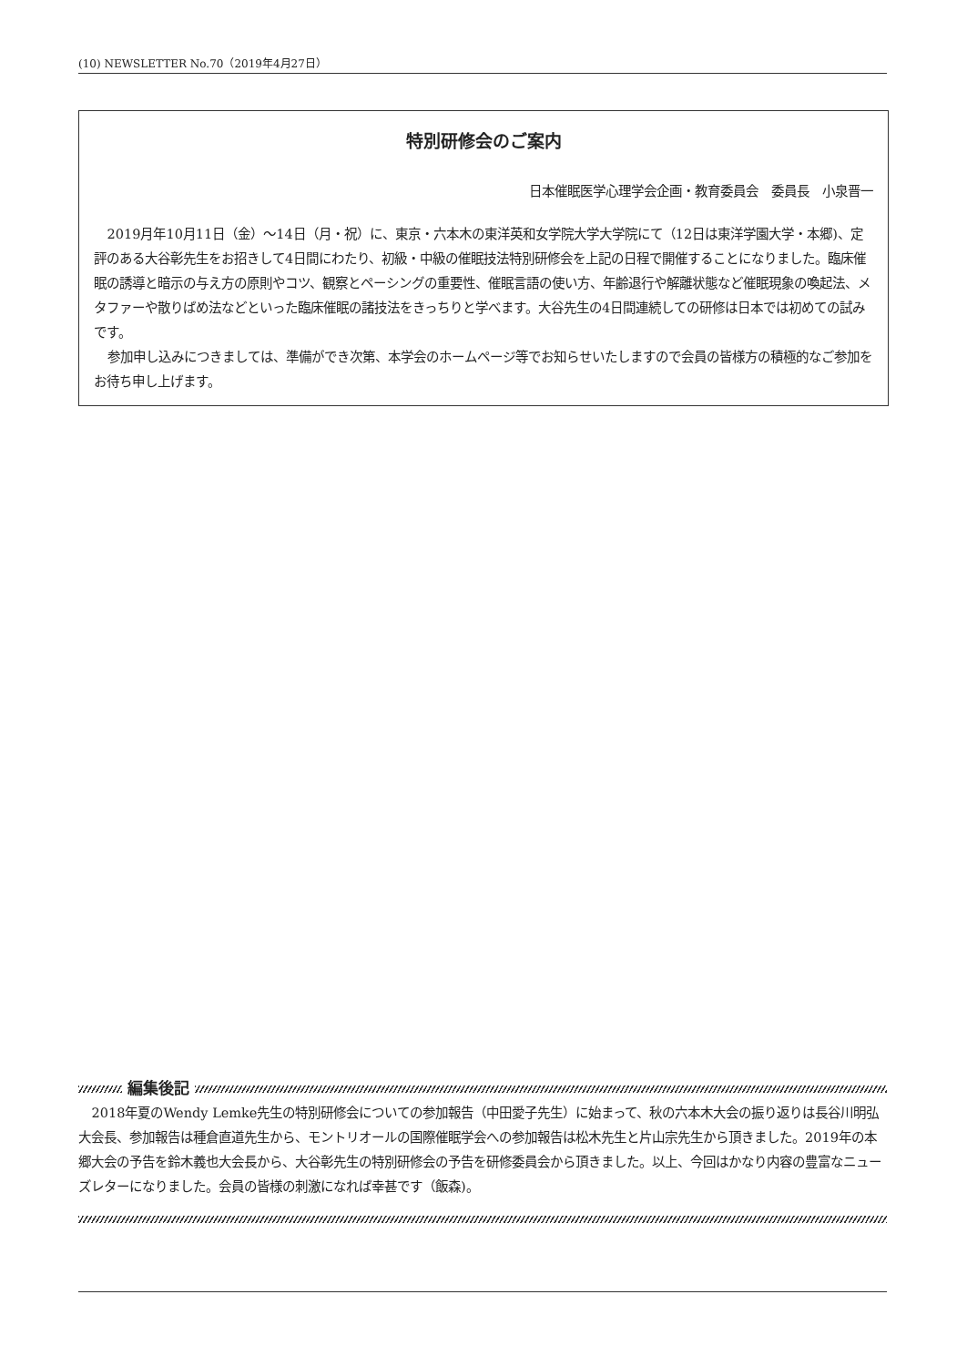(10) NEWSLETTER No.70（2019年4月27日）
特別研修会のご案内
日本催眠医学心理学会企画・教育委員会　委員長　小泉晋一
2019月年10月11日（金）～14日（月・祝）に、東京・六本木の東洋英和女学院大学大学院にて（12日は東洋学園大学・本郷)、定評のある大谷彰先生をお招きして4日間にわたり、初級・中級の催眠技法特別研修会を上記の日程で開催することになりました。臨床催眠の誘導と暗示の与え方の原則やコツ、観察とペーシングの重要性、催眠言語の使い方、年齢退行や解離状態など催眠現象の喚起法、メタファーや散りばめ法などといった臨床催眠の諸技法をきっちりと学べます。大谷先生の4日間連続しての研修は日本では初めての試みです。
参加申し込みにつきましては、準備ができ次第、本学会のホームページ等でお知らせいたしますので会員の皆様方の積極的なご参加をお待ち申し上げます。
編集後記
2018年夏のWendy Lemke先生の特別研修会についての参加報告（中田愛子先生）に始まって、秋の六本木大会の振り返りは長谷川明弘大会長、参加報告は種倉直道先生から、モントリオールの国際催眠学会への参加報告は松木先生と片山宗先生から頂きました。2019年の本郷大会の予告を鈴木義也大会長から、大谷彰先生の特別研修会の予告を研修委員会から頂きました。以上、今回はかなり内容の豊富なニューズレターになりました。会員の皆様の刺激になれば幸甚です（飯森)。